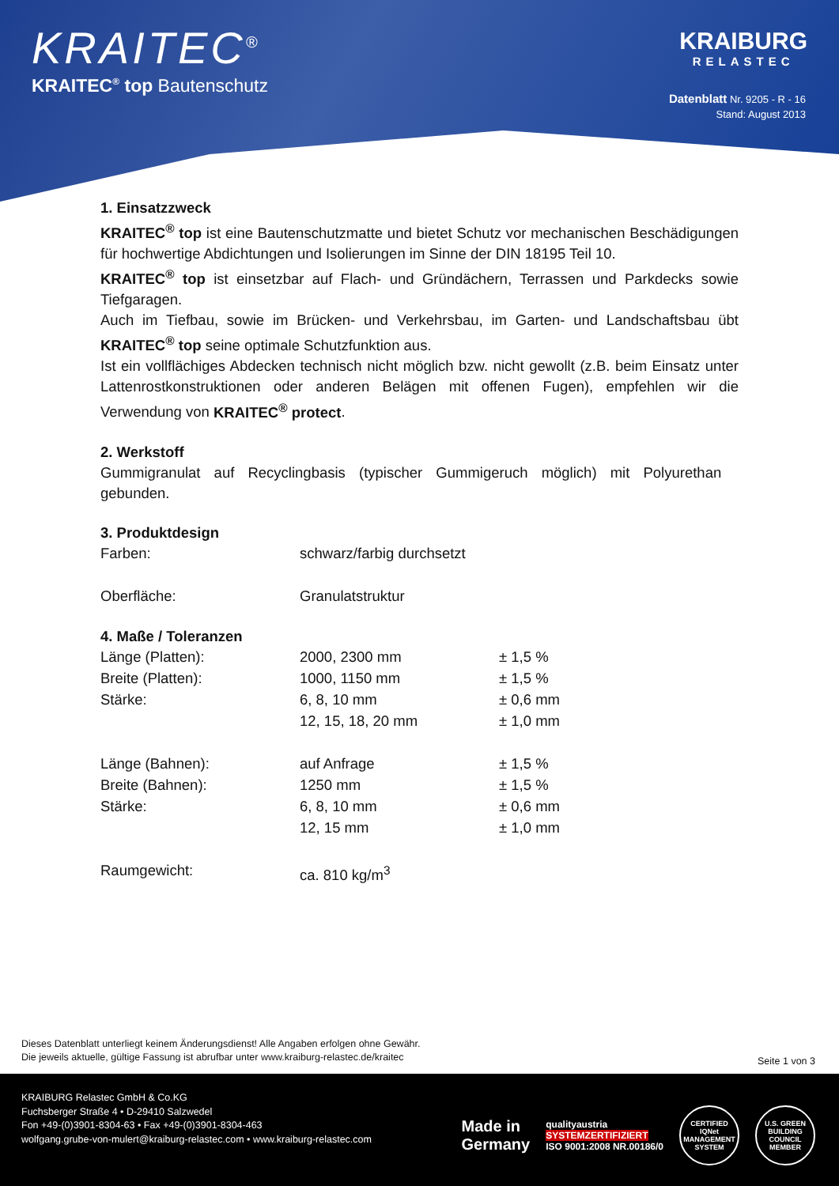KRAITEC<sup>®</sup>
KRAITEC<sup>®</sup> top Bautenschutz
KRAIBURG
RELASTEC
Datenblatt Nr. 9205 - R - 16
Stand: August 2013
1. Einsatzzweck
KRAITEC<sup>®</sup> top ist eine Bautenschutzmatte und bietet Schutz vor mechanischen Beschädigungen für hochwertige Abdichtungen und Isolierungen im Sinne der DIN 18195 Teil 10.
KRAITEC<sup>®</sup> top ist einsetzbar auf Flach- und Gründächern, Terrassen und Parkdecks sowie Tiefgaragen.
Auch im Tiefbau, sowie im Brücken- und Verkehrsbau, im Garten- und Landschaftsbau übt KRAITEC<sup>®</sup> top seine optimale Schutzfunktion aus.
Ist ein vollflächiges Abdecken technisch nicht möglich bzw. nicht gewollt (z.B. beim Einsatz unter Lattenrostkonstruktionen oder anderen Belägen mit offenen Fugen), empfehlen wir die Verwendung von KRAITEC<sup>®</sup> protect.
2. Werkstoff
Gummigranulat auf Recyclingbasis (typischer Gummigeruch möglich) mit Polyurethan gebunden.
3. Produktdesign
| Farben: | schwarz/farbig durchsetzt |
| Oberfläche: | Granulatstruktur |
4. Maße / Toleranzen
| Länge (Platten): | 2000, 2300 mm | ± 1,5 % |
| Breite (Platten): | 1000, 1150 mm | ± 1,5 % |
| Stärke: | 6, 8, 10 mm | ± 0,6 mm |
| | 12, 15, 18, 20 mm | ± 1,0 mm |
| Länge (Bahnen): | auf Anfrage | ± 1,5 % |
| Breite (Bahnen): | 1250 mm | ± 1,5 % |
| Stärke: | 6, 8, 10 mm | ± 0,6 mm |
| | 12, 15 mm | ± 1,0 mm |
| Raumgewicht: | ca. 810 kg/m<sup>3</sup> | |
Dieses Datenblatt unterliegt keinem Änderungsdienst! Alle Angaben erfolgen ohne Gewähr.
Die jeweils aktuelle, gültige Fassung ist abrufbar unter www.kraiburg-relastec.de/kraitec
Seite 1 von 3
KRAIBURG Relastec GmbH & Co.KG
Fuchsberger Straße 4 • D-29410 Salzwedel
Fon +49-(0)3901-8304-63 • Fax +49-(0)3901-8304-463
wolfgang.grube-von-mulert@kraiburg-relastec.com • www.kraiburg-relastec.com
Made in
Germany
qualityaustria
SYSTEMZERTIFIZIERT
ISO 9001:2008 NR.00186/0
CERTIFIED IQNet MANAGEMENT SYSTEM
U.S. GREEN BUILDING COUNCIL MEMBER